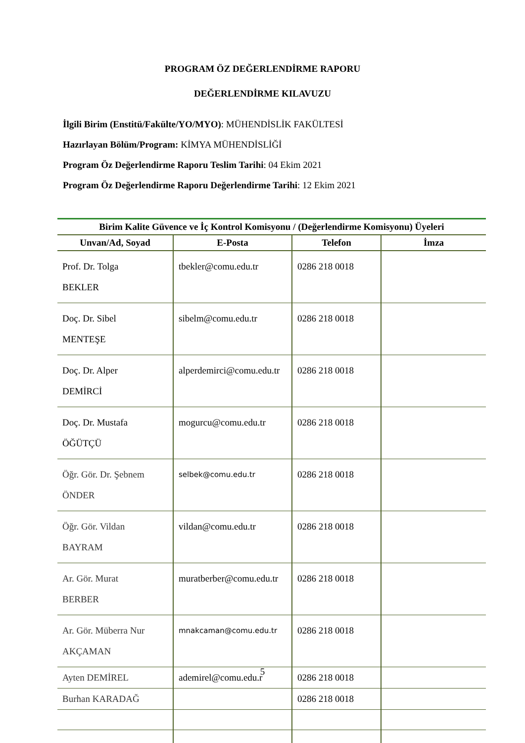PROGRAM ÖZ DEĞERLENDİRME RAPORU
DEĞERLENDİRME KILAVUZU
İlgili Birim (Enstitü/Fakülte/YO/MYO): MÜHENDİSLİK FAKÜLTESİ
Hazırlayan Bölüm/Program: KİMYA MÜHENDİSLİĞİ
Program Öz Değerlendirme Raporu Teslim Tarihi: 04 Ekim 2021
Program Öz Değerlendirme Raporu Değerlendirme Tarihi: 12 Ekim 2021
| Birim Kalite Güvence ve İç Kontrol Komisyonu / (Değerlendirme Komisyonu) Üyeleri | | | |
| --- | --- | --- | --- |
| Unvan/Ad, Soyad | E-Posta | Telefon | İmza |
| Prof. Dr. Tolga BEKLER | tbekler@comu.edu.tr | 0286 218 0018 | |
| Doç. Dr. Sibel MENTEŞE | sibelm@comu.edu.tr | 0286 218 0018 | |
| Doç. Dr. Alper DEMİRCİ | alperdemirci@comu.edu.tr | 0286 218 0018 | |
| Doç. Dr. Mustafa ÖĞÜTÇÜ | mogurcu@comu.edu.tr | 0286 218 0018 | |
| Öğr. Gör. Dr. Şebnem ÖNDER | selbek@comu.edu.tr | 0286 218 0018 | |
| Öğr. Gör. Vildan BAYRAM | vildan@comu.edu.tr | 0286 218 0018 | |
| Ar. Gör. Murat BERBER | muratberber@comu.edu.tr | 0286 218 0018 | |
| Ar. Gör. Müberra Nur AKÇAMAN | mnakcaman@comu.edu.tr | 0286 218 0018 | |
| Ayten DEMİREL | ademirel@comu.edu.r | 0286 218 0018 | |
| Burhan KARADAĞ | | 0286 218 0018 | |
5